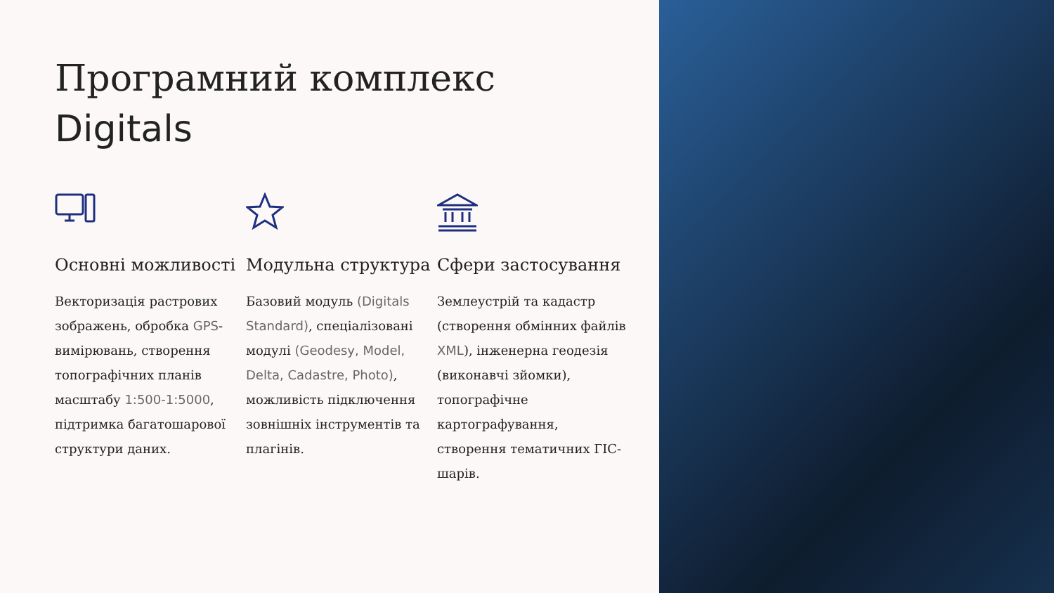Програмний комплекс
Digitals
Основні можливості
Векторизація растрових зображень, обробка GPS-вимірювань, створення топографічних планів масштабу 1:500-1:5000, підтримка багатошарової структури даних.
Модульна структура
Базовий модуль (Digitals Standard), спеціалізовані модулі (Geodesy, Model, Delta, Cadastre, Photo), можливість підключення зовнішніх інструментів та плагінів.
Сфери застосування
Землеустрій та кадастр (створення обмінних файлів XML), інженерна геодезія (виконавчі зйомки), топографічне картографування, створення тематичних ГІС-шарів.